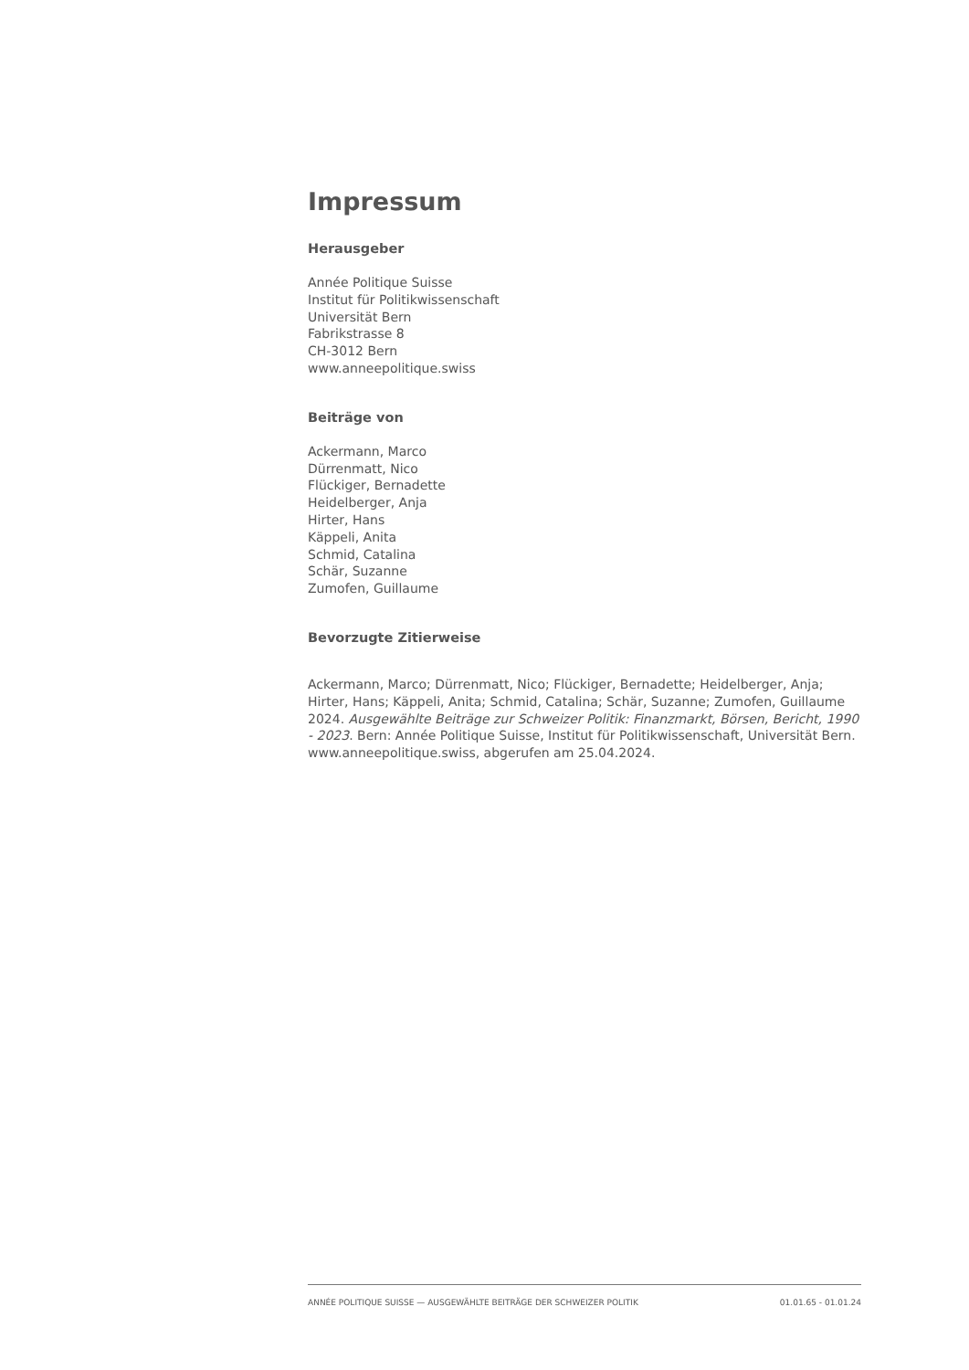Impressum
Herausgeber
Année Politique Suisse
Institut für Politikwissenschaft
Universität Bern
Fabrikstrasse 8
CH-3012 Bern
www.anneepolitique.swiss
Beiträge von
Ackermann, Marco
Dürrenmatt, Nico
Flückiger, Bernadette
Heidelberger, Anja
Hirter, Hans
Käppeli, Anita
Schmid, Catalina
Schär, Suzanne
Zumofen, Guillaume
Bevorzugte Zitierweise
Ackermann, Marco; Dürrenmatt, Nico; Flückiger, Bernadette; Heidelberger, Anja; Hirter, Hans; Käppeli, Anita; Schmid, Catalina; Schär, Suzanne; Zumofen, Guillaume 2024. Ausgewählte Beiträge zur Schweizer Politik: Finanzmarkt, Börsen, Bericht, 1990 - 2023. Bern: Année Politique Suisse, Institut für Politikwissenschaft, Universität Bern. www.anneepolitique.swiss, abgerufen am 25.04.2024.
ANNÉE POLITIQUE SUISSE — AUSGEWÄHLTE BEITRÄGE DER SCHWEIZER POLITIK 01.01.65 - 01.01.24